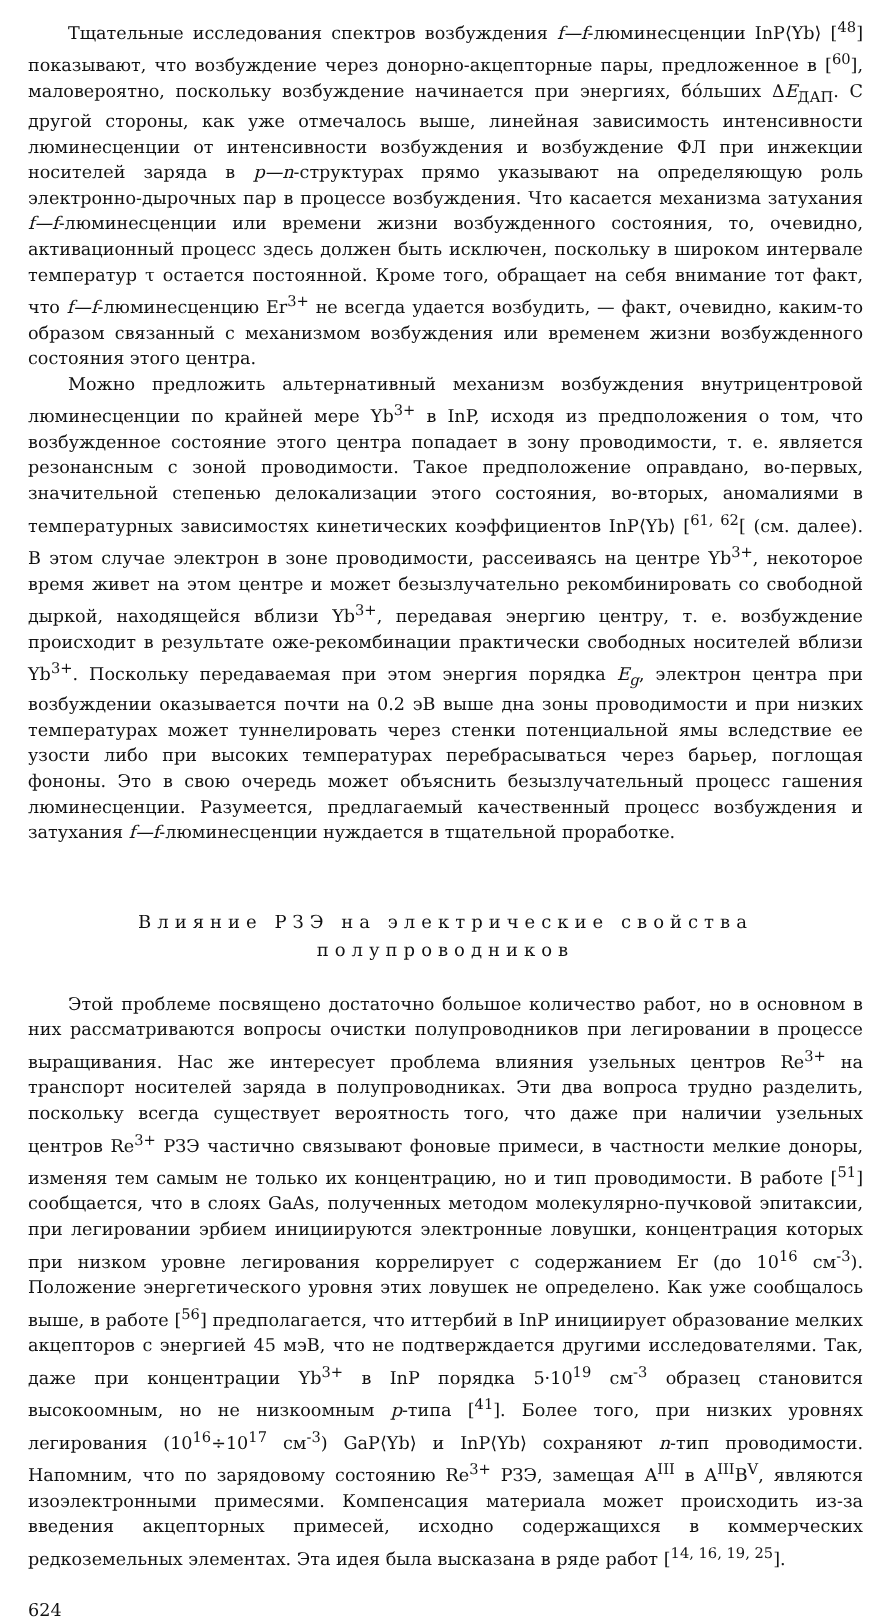Тщательные исследования спектров возбуждения f—f-люминесценции InP⟨Yb⟩ [<sup>48</sup>] показывают, что возбуждение через донорно-акцепторные пары, предложенное в [<sup>60</sup>], маловероятно, поскольку возбуждение начинается при энергиях, бóльших ΔE<sub>ДАП</sub>. С другой стороны, как уже отмечалось выше, линейная зависимость интенсивности люминесценции от интенсивности возбуждения и возбуждение ФЛ при инжекции носителей заряда в p—n-структурах прямо указывают на определяющую роль электронно-дырочных пар в процессе возбуждения. Что касается механизма затухания f—f-люминесценции или времени жизни возбужденного состояния, то, очевидно, активационный процесс здесь должен быть исключен, поскольку в широком интервале температур τ остается постоянной. Кроме того, обращает на себя внимание тот факт, что f—f-люминесценцию Er<sup>3+</sup> не всегда удается возбудить, — факт, очевидно, каким-то образом связанный с механизмом возбуждения или временем жизни возбужденного состояния этого центра.
Можно предложить альтернативный механизм возбуждения внутрицентровой люминесценции по крайней мере Yb<sup>3+</sup> в InP, исходя из предположения о том, что возбужденное состояние этого центра попадает в зону проводимости, т. е. является резонансным с зоной проводимости. Такое предположение оправдано, во-первых, значительной степенью делокализации этого состояния, во-вторых, аномалиями в температурных зависимостях кинетических коэффициентов InP⟨Yb⟩ [<sup>61, 62</sup>[ (см. далее). В этом случае электрон в зоне проводимости, рассеиваясь на центре Yb<sup>3+</sup>, некоторое время живет на этом центре и может безызлучательно рекомбинировать со свободной дыркой, находящейся вблизи Yb<sup>3+</sup>, передавая энергию центру, т. е. возбуждение происходит в результате оже-рекомбинации практически свободных носителей вблизи Yb<sup>3+</sup>. Поскольку передаваемая при этом энергия порядка E<sub>g</sub>, электрон центра при возбуждении оказывается почти на 0.2 эВ выше дна зоны проводимости и при низких температурах может туннелировать через стенки потенциальной ямы вследствие ее узости либо при высоких температурах перебрасываться через барьер, поглощая фононы. Это в свою очередь может объяснить безызлучательный процесс гашения люминесценции. Разумеется, предлагаемый качественный процесс возбуждения и затухания f—f-люминесценции нуждается в тщательной проработке.
Влияние РЗЭ на электрические свойства
полупроводников
Этой проблеме посвящено достаточно большое количество работ, но в основном в них рассматриваются вопросы очистки полупроводников при легировании в процессе выращивания. Нас же интересует проблема влияния узельных центров Re<sup>3+</sup> на транспорт носителей заряда в полупроводниках. Эти два вопроса трудно разделить, поскольку всегда существует вероятность того, что даже при наличии узельных центров Re<sup>3+</sup> РЗЭ частично связывают фоновые примеси, в частности мелкие доноры, изменяя тем самым не только их концентрацию, но и тип проводимости. В работе [<sup>51</sup>] сообщается, что в слоях GaAs, полученных методом молекулярно-пучковой эпитаксии, при легировании эрбием инициируются электронные ловушки, концентрация которых при низком уровне легирования коррелирует с содержанием Er (до 10<sup>16</sup> см<sup>-3</sup>). Положение энергетического уровня этих ловушек не определено. Как уже сообщалось выше, в работе [<sup>56</sup>] предполагается, что иттербий в InP инициирует образование мелких акцепторов с энергией 45 мэВ, что не подтверждается другими исследователями. Так, даже при концентрации Yb<sup>3+</sup> в InP порядка 5·10<sup>19</sup> см<sup>-3</sup> образец становится высокоомным, но не низкоомным p-типа [<sup>41</sup>]. Более того, при низких уровнях легирования (10<sup>16</sup>÷10<sup>17</sup> см<sup>-3</sup>) GaP⟨Yb⟩ и InP⟨Yb⟩ сохраняют n-тип проводимости. Напомним, что по зарядовому состоянию Re<sup>3+</sup> РЗЭ, замещая A<sup>III</sup> в A<sup>III</sup>B<sup>V</sup>, являются изоэлектронными примесями. Компенсация материала может происходить из-за введения акцепторных примесей, исходно содержащихся в коммерческих редкоземельных элементах. Эта идея была высказана в ряде работ [<sup>14, 16, 19, 25</sup>].
624